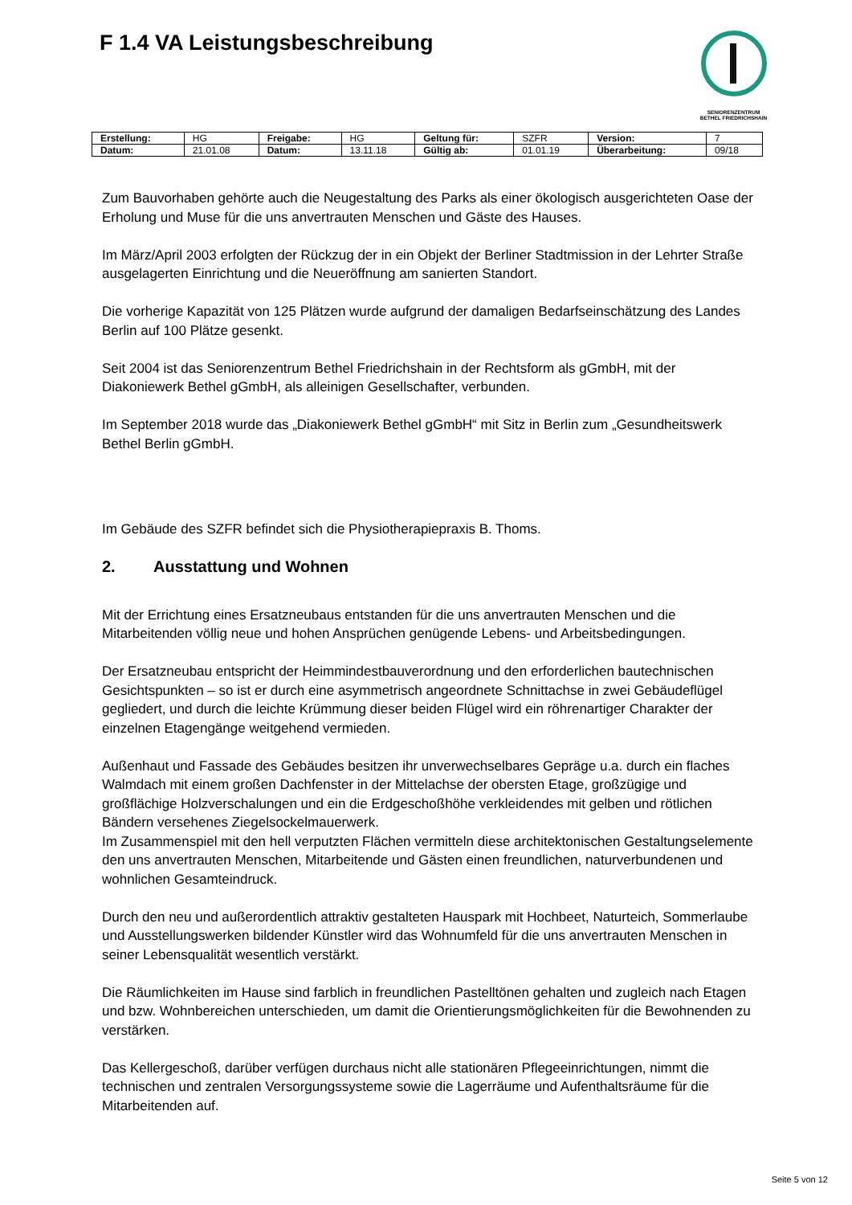F 1.4 VA Leistungsbeschreibung
SENIORENZENTRUM
BETHEL FRIEDRICHSHAIN
| Erstellung: | HG | Freigabe: | HG | Geltung für: | SZFR | Version: | 7 |
| Datum: | 21.01.08 | Datum: | 13.11.18 | Gültig ab: | 01.01.19 | Überarbeitung: | 09/18 |
Zum Bauvorhaben gehörte auch die Neugestaltung des Parks als einer ökologisch ausgerichteten Oase der Erholung und Muse für die uns anvertrauten Menschen und Gäste des Hauses.
Im März/April 2003 erfolgten der Rückzug der in ein Objekt der Berliner Stadtmission in der Lehrter Straße ausgelagerten Einrichtung und die Neueröffnung am sanierten Standort.
Die vorherige Kapazität von 125 Plätzen wurde aufgrund der damaligen Bedarfseinschätzung des Landes Berlin auf 100 Plätze gesenkt.
Seit 2004 ist das Seniorenzentrum Bethel Friedrichshain in der Rechtsform als gGmbH, mit der Diakoniewerk Bethel gGmbH, als alleinigen Gesellschafter, verbunden.
Im September 2018 wurde das „Diakoniewerk Bethel gGmbH“ mit Sitz in Berlin zum „Gesundheitswerk Bethel Berlin gGmbH.
Im Gebäude des SZFR befindet sich die Physiotherapiepraxis B. Thoms.
2. Ausstattung und Wohnen
Mit der Errichtung eines Ersatzneubaus entstanden für die uns anvertrauten Menschen und die Mitarbeitenden völlig neue und hohen Ansprüchen genügende Lebens- und Arbeitsbedingungen.
Der Ersatzneubau entspricht der Heimmindestbauverordnung und den erforderlichen bautechnischen Gesichtspunkten – so ist er durch eine asymmetrisch angeordnete Schnittachse in zwei Gebäudeflügel gegliedert, und durch die leichte Krümmung dieser beiden Flügel wird ein röhrenartiger Charakter der einzelnen Etagengänge weitgehend vermieden.
Außenhaut und Fassade des Gebäudes besitzen ihr unverwechselbares Gepräge u.a. durch ein flaches Walmdach mit einem großen Dachfenster in der Mittelachse der obersten Etage, großzügige und großflächige Holzverschalungen und ein die Erdgeschoßhöhe verkleidendes mit gelben und rötlichen Bändern versehenes Ziegelsockelmauerwerk.
Im Zusammenspiel mit den hell verputzten Flächen vermitteln diese architektonischen Gestaltungselemente den uns anvertrauten Menschen, Mitarbeitende und Gästen einen freundlichen, naturverbundenen und wohnlichen Gesamteindruck.
Durch den neu und außerordentlich attraktiv gestalteten Hauspark mit Hochbeet, Naturteich, Sommerlaube und Ausstellungswerken bildender Künstler wird das Wohnumfeld für die uns anvertrauten Menschen in seiner Lebensqualität wesentlich verstärkt.
Die Räumlichkeiten im Hause sind farblich in freundlichen Pastelltönen gehalten und zugleich nach Etagen und bzw. Wohnbereichen unterschieden, um damit die Orientierungsmöglichkeiten für die Bewohnenden zu verstärken.
Das Kellergeschoß, darüber verfügen durchaus nicht alle stationären Pflegeeinrichtungen, nimmt die technischen und zentralen Versorgungssysteme sowie die Lagerräume und Aufenthaltsräume für die Mitarbeitenden auf.
Seite 5 von 12